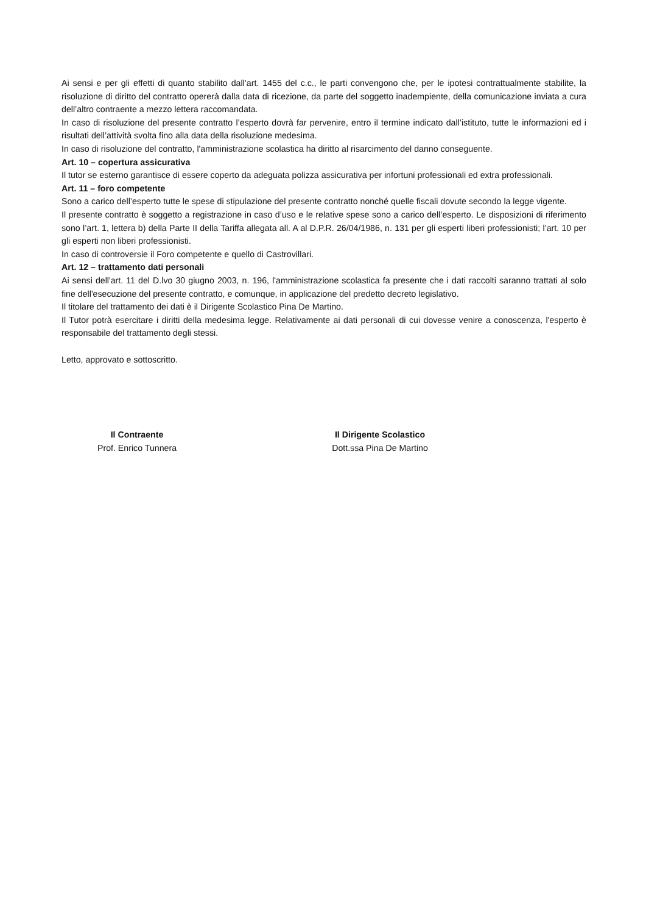Ai sensi e per gli effetti di quanto stabilito dall’art. 1455 del c.c., le parti convengono che, per le ipotesi contrattualmente stabilite, la risoluzione di diritto del contratto opererà dalla data di ricezione, da parte del soggetto inadempiente, della comunicazione inviata a cura dell’altro contraente a mezzo lettera raccomandata.
In caso di risoluzione del presente contratto l’esperto dovrà far pervenire, entro il termine indicato dall’istituto, tutte le informazioni ed i risultati dell’attività svolta fino alla data della risoluzione medesima.
In caso di risoluzione del contratto, l'amministrazione scolastica ha diritto al risarcimento del danno conseguente.
Art. 10 – copertura assicurativa
Il tutor se esterno garantisce di essere coperto da adeguata polizza assicurativa per infortuni professionali ed extra professionali.
Art. 11 – foro competente
Sono a carico dell’esperto tutte le spese di stipulazione del presente contratto nonché quelle fiscali dovute secondo la legge vigente.
Il presente contratto è soggetto a registrazione in caso d’uso e le relative spese sono a carico dell’esperto. Le disposizioni di riferimento sono l’art. 1, lettera b) della Parte II della Tariffa allegata all. A al D.P.R. 26/04/1986, n. 131 per gli esperti liberi professionisti; l’art. 10 per gli esperti non liberi professionisti.
In caso di controversie il Foro competente e quello di Castrovillari.
Art. 12 – trattamento dati personali
Ai sensi dell'art. 11 del D.lvo 30 giugno 2003, n. 196, l'amministrazione scolastica fa presente che i dati raccolti saranno trattati al solo fine dell'esecuzione del presente contratto, e comunque, in applicazione del predetto decreto legislativo.
Il titolare del trattamento dei dati è il Dirigente Scolastico Pina De Martino.
Il Tutor potrà esercitare i diritti della medesima legge. Relativamente ai dati personali di cui dovesse venire a conoscenza, l'esperto è responsabile del trattamento degli stessi.
Letto, approvato e sottoscritto.
Il Contraente
Prof. Enrico Tunnera
Il Dirigente Scolastico
Dott.ssa Pina De Martino